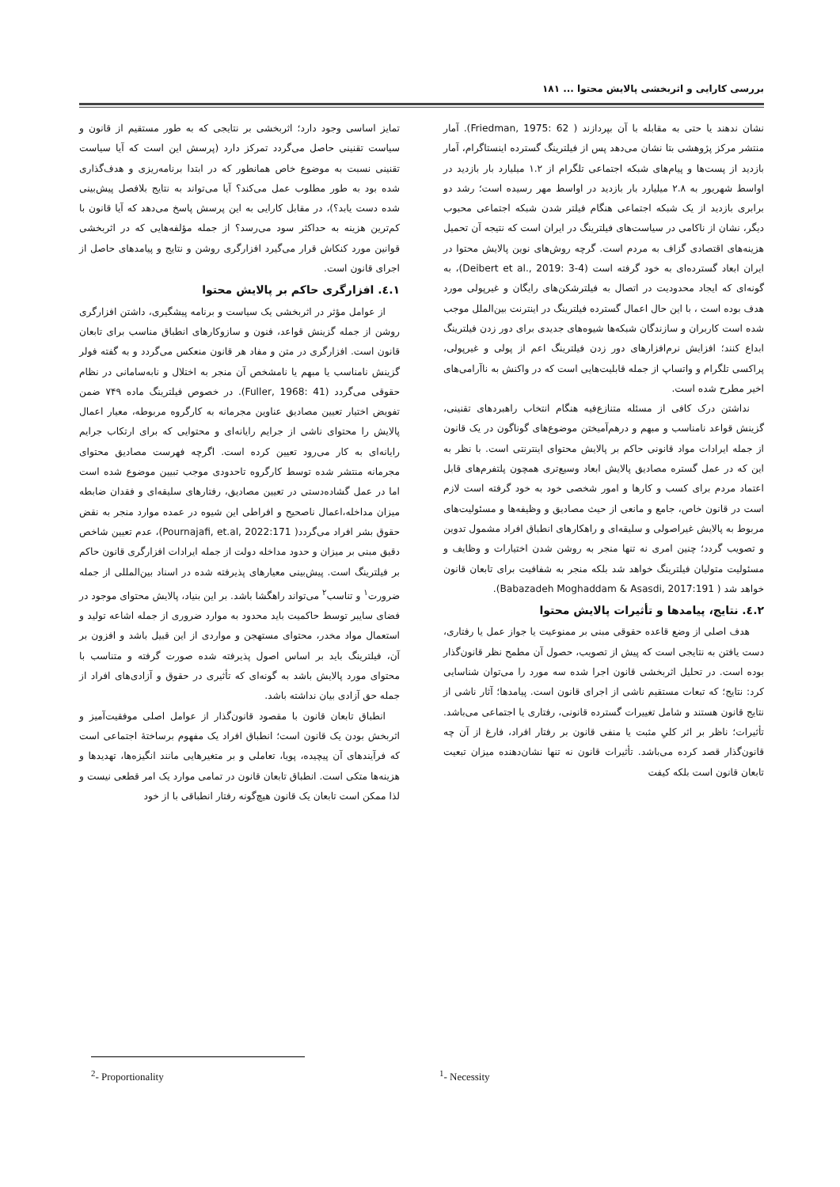بررسی کارایی و اثربخشی پالایش محتوا ... ۱۸۱
تمایز اساسی وجود دارد؛ اثربخشی بر نتایجی که به طور مستقیم از قانون و سیاست تقنینی حاصل می‌گردد تمرکز دارد (پرسش این است که آیا سیاست تقنینی نسبت به موضوع خاص همانطور که در ابتدا برنامه‌ریزی و هدف‌گذاری شده بود به طور مطلوب عمل می‌کند؟ آیا می‌تواند به نتایج بلافصل پیش‌بینی شده دست یابد؟)، در مقابل کارایی به این پرسش پاسخ می‌دهد که آیا قانون با کم‌ترین هزینه به حداکثر سود می‌رسد؟ از جمله مؤلفه‌هایی که در اثربخشی قوانین مورد کنکاش قرار می‌گیرد افزارگری روشن و نتایج و پیامدهای حاصل از اجرای قانون است.
۱.٤. افزارگری حاکم بر پالایش محتوا
از عوامل مؤثر در اثربخشی یک سیاست و برنامه پیشگیری، داشتن افزارگری روشن از جمله گزینش قواعد، فنون و سازوکارهای انطباق مناسب برای تابعان قانون است. افزارگری در متن و مفاد هر قانون منعکس می‌گردد و به گفته فولر گزینش نامناسب یا مبهم یا نامشخص آن منجر به اختلال و نابه‌سامانی در نظام حقوقی می‌گردد (Fuller, 1968: 41). در خصوص فیلترینگ ماده ۷۴۹ ضمن تفویض اختیار تعیین مصادیق عناوین مجرمانه به کارگروه مربوطه، معیار اعمال پالایش را محتوای ناشی از جرایم رایانه‌ای و محتوایی که برای ارتکاب جرایم رایانه‌ای به کار می‌رود تعیین کرده است. اگرچه فهرست مصادیق محتوای مجرمانه منتشر شده توسط کارگروه تاحدودی موجب تبیین موضوع شده است اما در عمل گشاده‌دستی در تعیین مصادیق، رفتارهای سلیقه‌ای و فقدان ضابطه میزان مداخله،اعمال ناصحیح و افراطی این شیوه در عمده موارد منجر به نقض حقوق بشر افراد می‌گردد( Pournajafi, et.al, 2022:171)، عدم تعیین شاخص دقیق مبنی بر میزان و حدود مداخله دولت از جمله ایرادات افزارگری قانون حاکم بر فیلترینگ است. پیش‌بینی معیارهای پذیرفته شده در اسناد بین‌المللی از جمله ضرورت<sup>۱</sup> و تناسب<sup>۲</sup> می‌تواند راهگشا باشد. بر این بنیاد، پالایش محتوای موجود در فضای سایبر توسط حاکمیت باید محدود به موارد ضروری از جمله اشاعه تولید و استعمال مواد مخدر، محتوای مستهجن و مواردی از این قبیل باشد و افزون بر آن، فیلترینگ باید بر اساس اصول پذیرفته شده صورت گرفته و متناسب با محتوای مورد پالایش باشد به گونه‌ای که تأثیری در حقوق و آزادی‌های افراد از جمله حق آزادی بیان نداشته باشد.
انطباق تابعان قانون با مقصود قانون‌گذار از عوامل اصلی موفقیت‌آمیز و اثربخش بودن یک قانون است؛ انطباق افراد یک مفهوم برساختۀ اجتماعی است که فرآیندهای آن پیچیده، پویا، تعاملی و بر متغیرهایی مانند انگیزه‌ها، تهدیدها و هزینه‌ها متکی است. انطباق تابعان قانون در تمامی موارد یک امر قطعی نیست و لذا ممکن است تابعان یک قانون هیچ‌گونه رفتار انطباقی با از خود
نشان ندهند یا حتی به مقابله با آن بپردازند ( Friedman, 1975: 62). آمار منتشر مرکز پژوهشی بتا نشان می‌دهد پس از فیلترینگ گسترده اینستاگرام، آمار بازدید از پست‌ها و پیام‌های شبکه اجتماعی تلگرام از ۱.۲ میلیارد بار بازدید در اواسط شهریور به ۲.۸ میلیارد بار بازدید در اواسط مهر رسیده است؛ رشد دو برابری بازدید از یک شبکه اجتماعی هنگام فیلتر شدن شبکه اجتماعی محبوب دیگر، نشان از ناکامی در سیاست‌های فیلترینگ در ایران است که نتیجه آن تحمیل هزینه‌های اقتصادی گزاف به مردم است. گرچه روش‌های نوین پالایش محتوا در ایران ابعاد گسترده‌ای به خود گرفته است (Deibert et al., 2019: 3-4)، به گونه‌ای که ایجاد محدودیت در اتصال به فیلترشکن‌های رایگان و غیرپولی مورد هدف بوده است ، با این حال اعمال گسترده فیلترینگ در اینترنت بین‌الملل موجب شده است کاربران و سازندگان شبکه‌ها شیوه‌های جدیدی برای دور زدن فیلترینگ ابداع کنند؛ افزایش نرم‌افزارهای دور زدن فیلترینگ اعم از پولی و غیرپولی، پراکسی تلگرام و واتساپ از جمله قابلیت‌هایی است که در واکنش به ناآرامی‌های اخیر مطرح شده است.
نداشتن درک کافی از مسئله متنازع‌فیه هنگام انتخاب راهبردهای تقنینی، گزینش قواعد نامناسب و مبهم و درهم‌آمیختن موضوع‌های گوناگون در یک قانون از جمله ایرادات مواد قانونی حاکم بر پالایش محتوای اینترنتی است. با نظر به این که در عمل گستره مصادیق پالایش ابعاد وسیع‌تری همچون پلتفرم‌های قابل اعتماد مردم برای کسب و کارها و امور شخصی خود به خود گرفته است لازم است در قانون خاص، جامع و مانعی از حیث مصادیق و وظیفه‌ها و مسئولیت‌های مربوط به پالایش غیراصولی و سلیقه‌ای و راهکارهای انطباق افراد مشمول تدوین و تصویب گردد؛ چنین امری نه تنها منجر به روشن شدن اختیارات و وظایف و مسئولیت متولیان فیلترینگ خواهد شد بلکه منجر به شفافیت برای تابعان قانون خواهد شد ( Babazadeh Moghaddam & Asasdi, 2017:191).
۲.٤. نتایج، پیامدها و تأثیرات پالایش محتوا
هدف اصلی از وضع قاعده حقوقی مبنی بر ممنوعیت یا جواز عمل یا رفتاری، دست یافتن به نتایجی است که پیش از تصویب، حصول آن مطمح نظر قانون‌گذار بوده است. در تحلیل اثربخشی قانون اجرا شده سه مورد را می‌توان شناسایی کرد: نتایج؛ که تبعات مستقیم ناشی از اجرای قانون است. پیامدها؛ آثار ناشی از نتایج قانون هستند و شامل تغییرات گسترده قانونی، رفتاری یا اجتماعی می‌باشد. تأثیرات؛ ناظر بر اثر کلیِ مثبت یا منفی قانون بر رفتار افراد، فارغ از آن چه قانون‌گذار قصد کرده می‌باشد. تأثیرات قانون نه تنها نشان‌دهنده میزان تبعیت تابعان قانون است بلکه کیفت
<sup>2</sup>- Proportionality <sup>1</sup>- Necessity